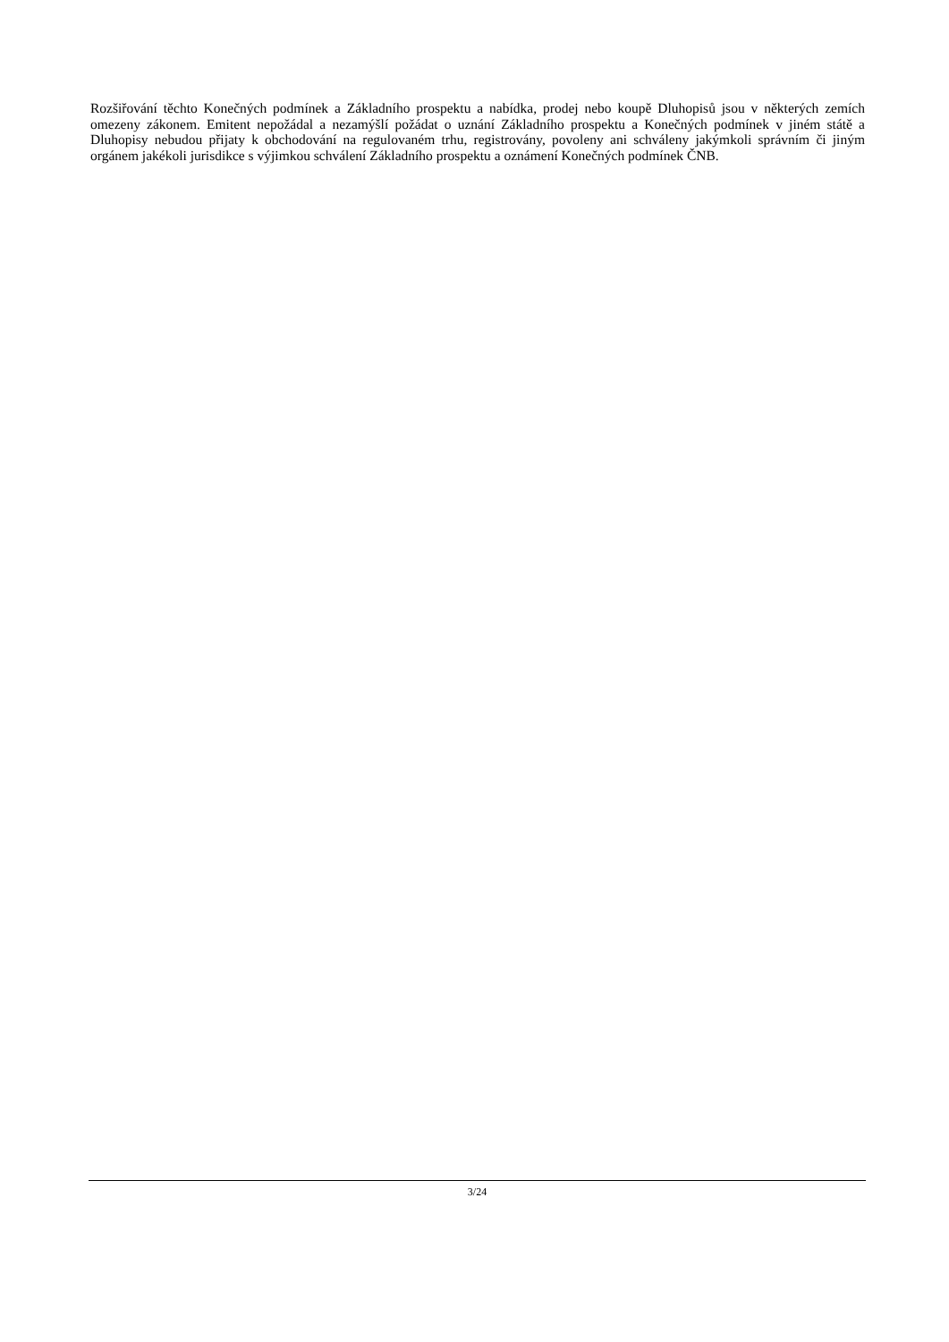Rozšiřování těchto Konečných podmínek a Základního prospektu a nabídka, prodej nebo koupě Dluhopisů jsou v některých zemích omezeny zákonem. Emitent nepožádal a nezamýšlí požádat o uznání Základního prospektu a Konečných podmínek v jiném státě a Dluhopisy nebudou přijaty k obchodování na regulovaném trhu, registrovány, povoleny ani schváleny jakýmkoli správním či jiným orgánem jakékoli jurisdikce s výjimkou schválení Základního prospektu a oznámení Konečných podmínek ČNB.
3/24